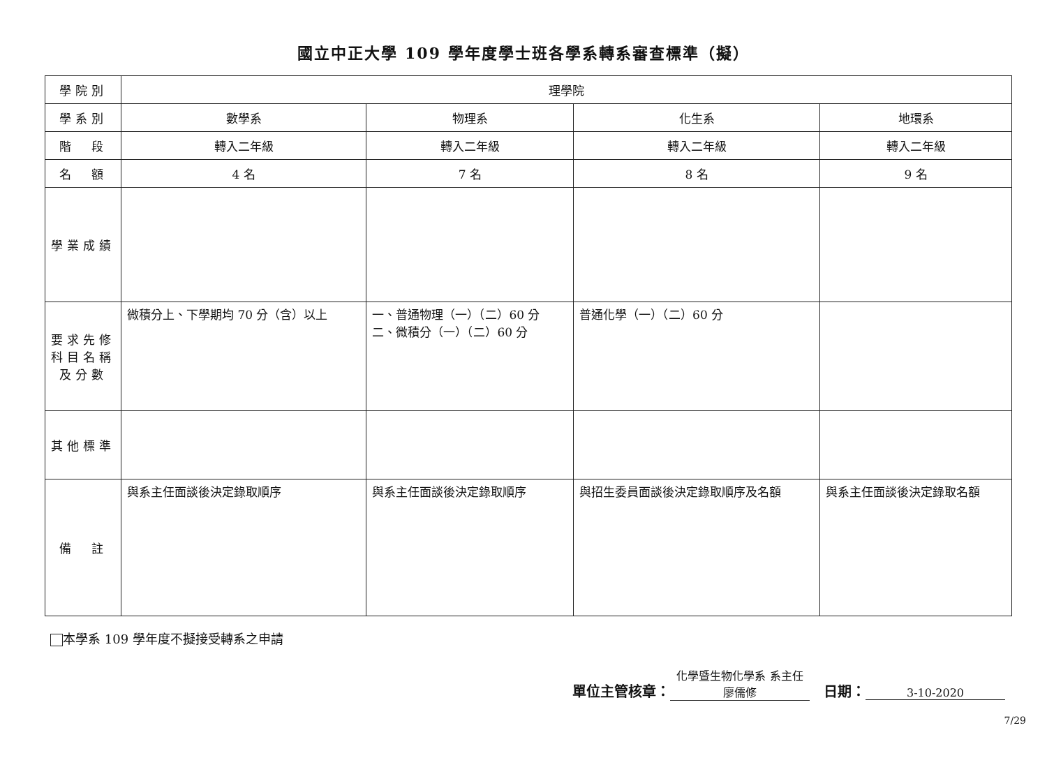國立中正大學 109 學年度學士班各學系轉系審查標準（擬）
| 學院別 | 理學院 | | | |
| 學系別 | 數學系 | 物理系 | 化生系 | 地環系 |
| 階 段 | 轉入二年級 | 轉入二年級 | 轉入二年級 | 轉入二年級 |
| 名 額 | 4 名 | 7 名 | 8 名 | 9 名 |
| 學業成績 | | | | |
| 要求先修科目名稱及分數 | 微積分上、下學期均 70 分（含）以上 | 一、普通物理（一）（二）60 分 二、微積分（一）（二）60 分 | 普通化學（一）（二）60 分 | |
| 其他標準 | | | | |
| 備 註 | 與系主任面談後決定錄取順序 | 與系主任面談後決定錄取順序 | 與招生委員面談後決定錄取順序及名額 | 與系主任面談後決定錄取名額 |
本學系 109 學年度不擬接受轉系之申請
單位主管核章： 化學暨生物化學系 系主任 廖儒修　日期： 3-10-2020
7/29